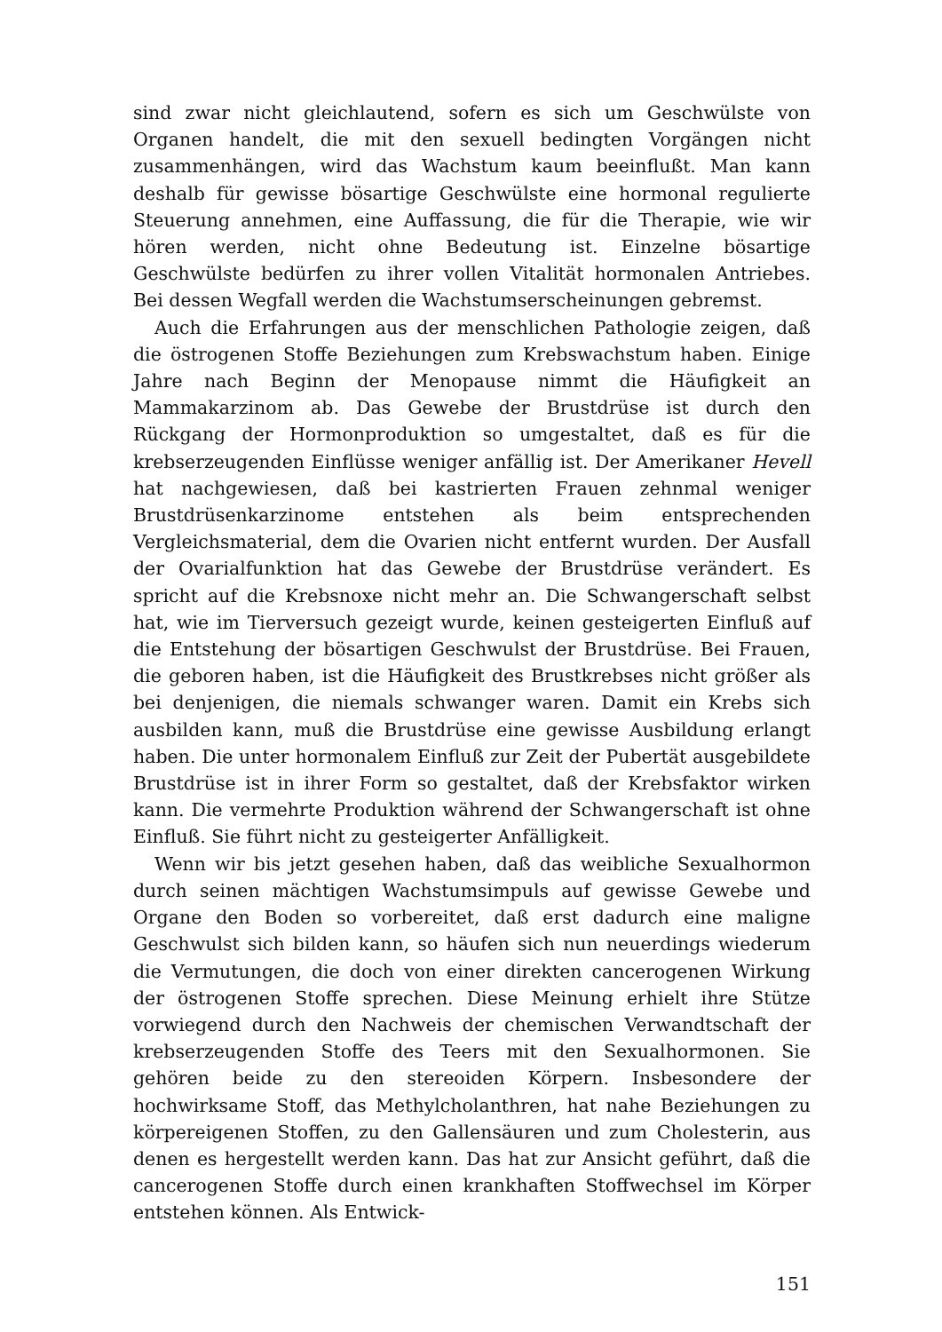sind zwar nicht gleichlautend, sofern es sich um Geschwülste von Organen handelt, die mit den sexuell bedingten Vorgängen nicht zusammenhängen, wird das Wachstum kaum beeinflußt. Man kann deshalb für gewisse bösartige Geschwülste eine hormonal regulierte Steuerung annehmen, eine Auffassung, die für die Therapie, wie wir hören werden, nicht ohne Bedeutung ist. Einzelne bösartige Geschwülste bedürfen zu ihrer vollen Vitalität hormonalen Antriebes. Bei dessen Wegfall werden die Wachstumserscheinungen gebremst.
Auch die Erfahrungen aus der menschlichen Pathologie zeigen, daß die östrogenen Stoffe Beziehungen zum Krebswachstum haben. Einige Jahre nach Beginn der Menopause nimmt die Häufigkeit an Mammakarzinom ab. Das Gewebe der Brustdrüse ist durch den Rückgang der Hormonproduktion so umgestaltet, daß es für die krebserzeugenden Einflüsse weniger anfällig ist. Der Amerikaner Hevell hat nachgewiesen, daß bei kastrierten Frauen zehnmal weniger Brustdrüsenkarzinome entstehen als beim entsprechenden Vergleichsmaterial, dem die Ovarien nicht entfernt wurden. Der Ausfall der Ovarialfunktion hat das Gewebe der Brustdrüse verändert. Es spricht auf die Krebsnoxe nicht mehr an. Die Schwangerschaft selbst hat, wie im Tierversuch gezeigt wurde, keinen gesteigerten Einfluß auf die Entstehung der bösartigen Geschwulst der Brustdrüse. Bei Frauen, die geboren haben, ist die Häufigkeit des Brustkrebses nicht größer als bei denjenigen, die niemals schwanger waren. Damit ein Krebs sich ausbilden kann, muß die Brustdrüse eine gewisse Ausbildung erlangt haben. Die unter hormonalem Einfluß zur Zeit der Pubertät ausgebildete Brustdrüse ist in ihrer Form so gestaltet, daß der Krebsfaktor wirken kann. Die vermehrte Produktion während der Schwangerschaft ist ohne Einfluß. Sie führt nicht zu gesteigerter Anfälligkeit.
Wenn wir bis jetzt gesehen haben, daß das weibliche Sexualhormon durch seinen mächtigen Wachstumsimpuls auf gewisse Gewebe und Organe den Boden so vorbereitet, daß erst dadurch eine maligne Geschwulst sich bilden kann, so häufen sich nun neuerdings wiederum die Vermutungen, die doch von einer direkten cancerogenen Wirkung der östrogenen Stoffe sprechen. Diese Meinung erhielt ihre Stütze vorwiegend durch den Nachweis der chemischen Verwandtschaft der krebserzeugenden Stoffe des Teers mit den Sexualhormonen. Sie gehören beide zu den stereoiden Körpern. Insbesondere der hochwirksame Stoff, das Methylcholanthren, hat nahe Beziehungen zu körpereigenen Stoffen, zu den Gallensäuren und zum Cholesterin, aus denen es hergestellt werden kann. Das hat zur Ansicht geführt, daß die cancerogenen Stoffe durch einen krankhaften Stoffwechsel im Körper entstehen können. Als Entwick-
151